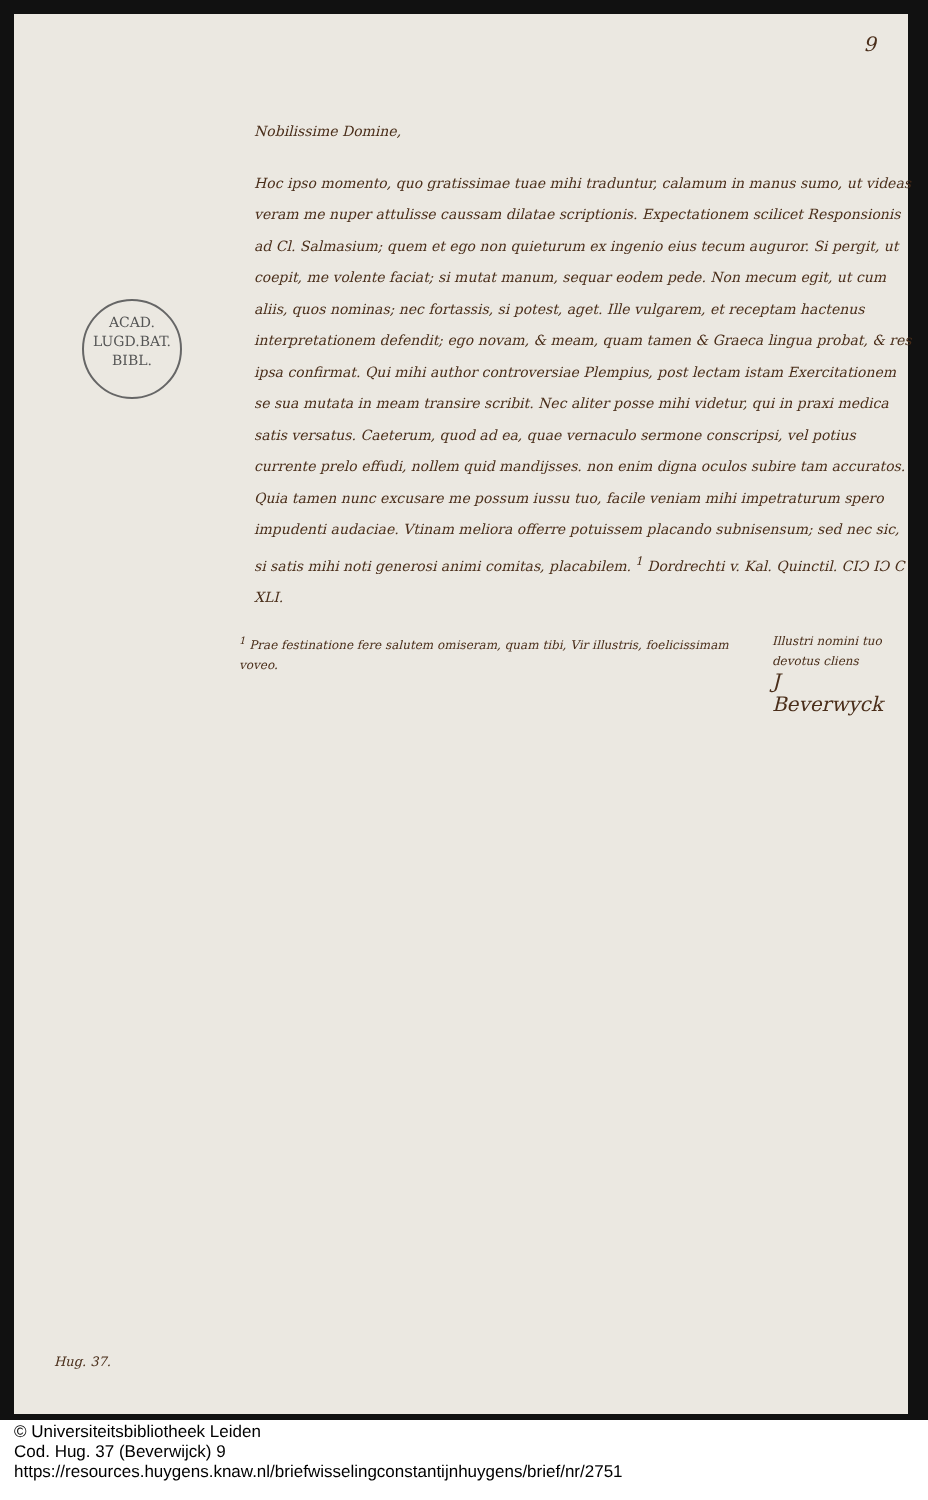9
ACAD.
LUGD.BAT.
BIBL.
Nobilissime Domine,
Hoc ipso momento, quo gratissimae tuae mihi traduntur, calamum in manus sumo, ut videas veram me nuper attulisse caussam dilatae scriptionis. Expectationem scilicet Responsionis ad Cl. Salmasium; quem et ego non quieturum ex ingenio eius tecum auguror. Si pergit, ut coepit, me volente faciat; si mutat manum, sequar eodem pede. Non mecum egit, ut cum aliis, quos nominas; nec fortassis, si potest, aget. Ille vulgarem, et receptam hactenus interpretationem defendit; ego novam, & meam, quam tamen & Graeca lingua probat, & res ipsa confirmat. Qui mihi author controversiae Plempius, post lectam istam Exercitationem se sua mutata in meam transire scribit. Nec aliter posse mihi videtur, qui in praxi medica satis versatus. Caeterum, quod ad ea, quae vernaculo sermone conscripsi, vel potius currente prelo effudi, nollem quid mandijsses. non enim digna oculos subire tam accuratos. Quia tamen nunc excusare me possum iussu tuo, facile veniam mihi impetraturum spero impudenti audaciae. Vtinam meliora offerre potuissem placando subnisensum; sed nec sic, si satis mihi noti generosi animi comitas, placabilem. <sup>1</sup> Dordrechti v. Kal. Quinctil. CIƆ IƆ C XLI.
<sup>1</sup> Prae festinatione fere salutem omiseram, quam tibi, Vir illustris, foelicissimam voveo.
Illustri nomini tuo
devotus cliens
J Beverwyck
Hug. 37.
© Universiteitsbibliotheek Leiden
Cod. Hug. 37 (Beverwijck) 9
https://resources.huygens.knaw.nl/briefwisselingconstantijnhuygens/brief/nr/2751